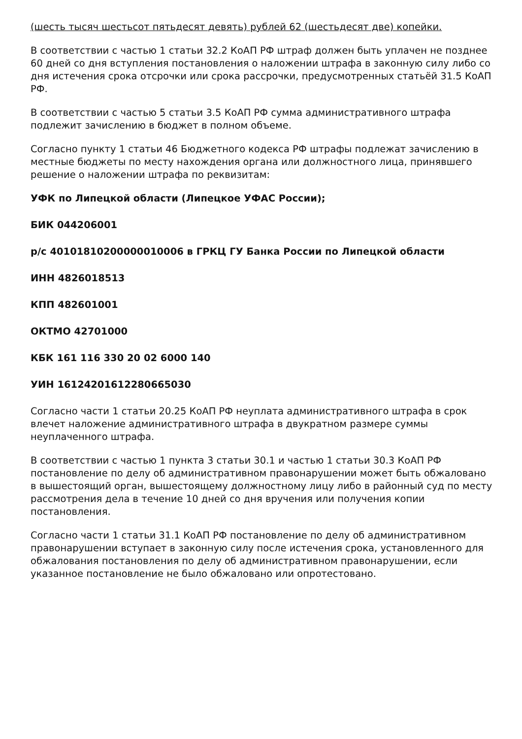(шесть тысяч шестьсот пятьдесят девять) рублей 62 (шестьдесят две) копейки.
В соответствии с частью 1 статьи 32.2 КоАП РФ штраф должен быть уплачен не позднее 60 дней со дня вступления постановления о наложении штрафа в законную силу либо со дня истечения срока отсрочки или срока рассрочки, предусмотренных статьёй 31.5 КоАП РФ.
В соответствии с частью 5 статьи 3.5 КоАП РФ сумма административного штрафа подлежит зачислению в бюджет в полном объеме.
Согласно пункту 1 статьи 46 Бюджетного кодекса РФ штрафы подлежат зачислению в местные бюджеты по месту нахождения органа или должностного лица, принявшего решение о наложении штрафа по реквизитам:
УФК по Липецкой области (Липецкое УФАС России);
БИК 044206001
р/с 40101810200000010006 в ГРКЦ ГУ Банка России по Липецкой области
ИНН 4826018513
КПП 482601001
ОКТМО 42701000
КБК 161 116 330 20 02 6000 140
УИН 16124201612280665030
Согласно части 1 статьи 20.25 КоАП РФ неуплата административного штрафа в срок влечет наложение административного штрафа в двукратном размере суммы неуплаченного штрафа.
В соответствии с частью 1 пункта 3 статьи 30.1 и частью 1 статьи 30.3 КоАП РФ постановление по делу об административном правонарушении может быть обжаловано в вышестоящий орган, вышестоящему должностному лицу либо в районный суд по месту рассмотрения дела в течение 10 дней со дня вручения или получения копии постановления.
Согласно части 1 статьи 31.1 КоАП РФ постановление по делу об административном правонарушении вступает в законную силу после истечения срока, установленного для обжалования постановления по делу об административном правонарушении, если указанное постановление не было обжаловано или опротестовано.